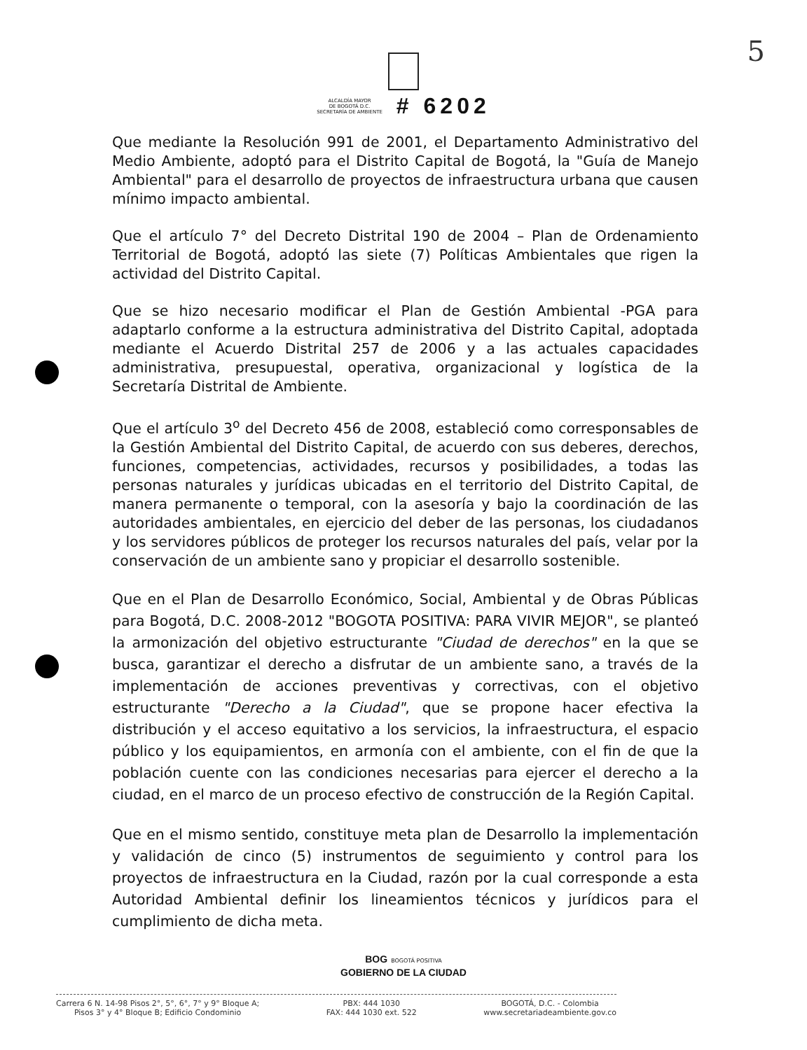5
ALCALDÍA MAYOR
DE BOGOTÁ D.C.
SECRETARÍA DE AMBIENTE
# 6202
Que mediante la Resolución 991 de 2001, el Departamento Administrativo del Medio Ambiente, adoptó para el Distrito Capital de Bogotá, la "Guía de Manejo Ambiental" para el desarrollo de proyectos de infraestructura urbana que causen mínimo impacto ambiental.
Que el artículo 7° del Decreto Distrital 190 de 2004 – Plan de Ordenamiento Territorial de Bogotá, adoptó las siete (7) Políticas Ambientales que rigen la actividad del Distrito Capital.
Que se hizo necesario modificar el Plan de Gestión Ambiental -PGA para adaptarlo conforme a la estructura administrativa del Distrito Capital, adoptada mediante el Acuerdo Distrital 257 de 2006 y a las actuales capacidades administrativa, presupuestal, operativa, organizacional y logística de la Secretaría Distrital de Ambiente.
Que el artículo 3<sup>o</sup> del Decreto 456 de 2008, estableció como corresponsables de la Gestión Ambiental del Distrito Capital, de acuerdo con sus deberes, derechos, funciones, competencias, actividades, recursos y posibilidades, a todas las personas naturales y jurídicas ubicadas en el territorio del Distrito Capital, de manera permanente o temporal, con la asesoría y bajo la coordinación de las autoridades ambientales, en ejercicio del deber de las personas, los ciudadanos y los servidores públicos de proteger los recursos naturales del país, velar por la conservación de un ambiente sano y propiciar el desarrollo sostenible.
Que en el Plan de Desarrollo Económico, Social, Ambiental y de Obras Públicas para Bogotá, D.C. 2008-2012 "BOGOTA POSITIVA: PARA VIVIR MEJOR", se planteó la armonización del objetivo estructurante "Ciudad de derechos" en la que se busca, garantizar el derecho a disfrutar de un ambiente sano, a través de la implementación de acciones preventivas y correctivas, con el objetivo estructurante "Derecho a la Ciudad", que se propone hacer efectiva la distribución y el acceso equitativo a los servicios, la infraestructura, el espacio público y los equipamientos, en armonía con el ambiente, con el fin de que la población cuente con las condiciones necesarias para ejercer el derecho a la ciudad, en el marco de un proceso efectivo de construcción de la Región Capital.
Que en el mismo sentido, constituye meta plan de Desarrollo la implementación y validación de cinco (5) instrumentos de seguimiento y control para los proyectos de infraestructura en la Ciudad, razón por la cual corresponde a esta Autoridad Ambiental definir los lineamientos técnicos y jurídicos para el cumplimiento de dicha meta.
BOG BOGOTÁ POSITIVA
GOBIERNO DE LA CIUDAD
Carrera 6 N. 14-98 Pisos 2°, 5°, 6°, 7° y 9° Bloque A;
Pisos 3° y 4° Bloque B; Edificio Condominio
PBX: 444 1030
FAX: 444 1030 ext. 522
BOGOTÁ, D.C. - Colombia
www.secretariadeambiente.gov.co